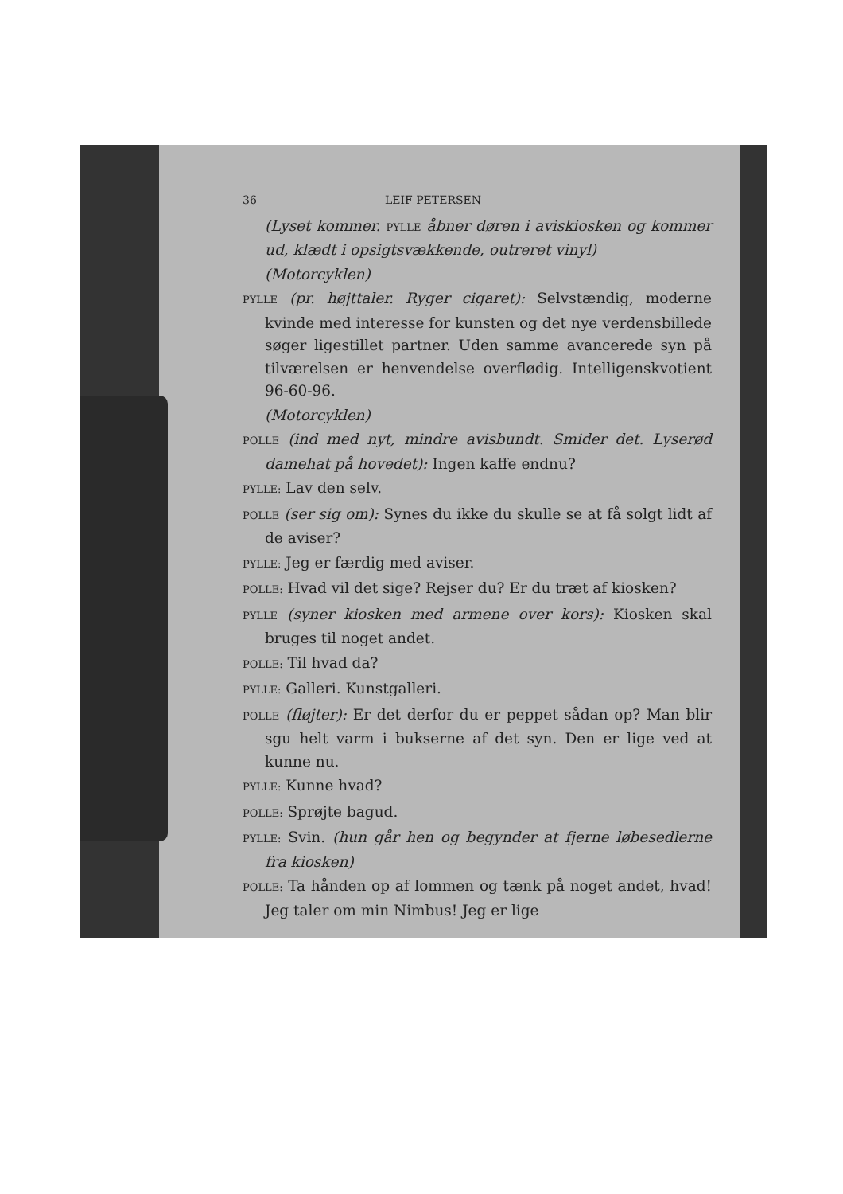36 LEIF PETERSEN
(Lyset kommer. PYLLE åbner døren i aviskiosken og kommer ud, klædt i opsigtsvækkende, outreret vinyl)
(Motorcyklen)
PYLLE (pr. højttaler. Ryger cigaret): Selvstændig, moderne kvinde med interesse for kunsten og det nye verdensbillede søger ligestillet partner. Uden samme avancerede syn på tilværelsen er henvendelse overflødig. Intelligenskvotient 96-60-96.
(Motorcyklen)
POLLE (ind med nyt, mindre avisbundt. Smider det. Lyserød damehat på hovedet): Ingen kaffe endnu?
PYLLE: Lav den selv.
POLLE (ser sig om): Synes du ikke du skulle se at få solgt lidt af de aviser?
PYLLE: Jeg er færdig med aviser.
POLLE: Hvad vil det sige? Rejser du? Er du træt af kiosken?
PYLLE (syner kiosken med armene over kors): Kiosken skal bruges til noget andet.
POLLE: Til hvad da?
PYLLE: Galleri. Kunstgalleri.
POLLE (fløjter): Er det derfor du er peppet sådan op? Man blir sgu helt varm i bukserne af det syn. Den er lige ved at kunne nu.
PYLLE: Kunne hvad?
POLLE: Sprøjte bagud.
PYLLE: Svin. (hun går hen og begynder at fjerne løbesedlerne fra kiosken)
POLLE: Ta hånden op af lommen og tænk på noget andet, hvad! Jeg taler om min Nimbus! Jeg er lige